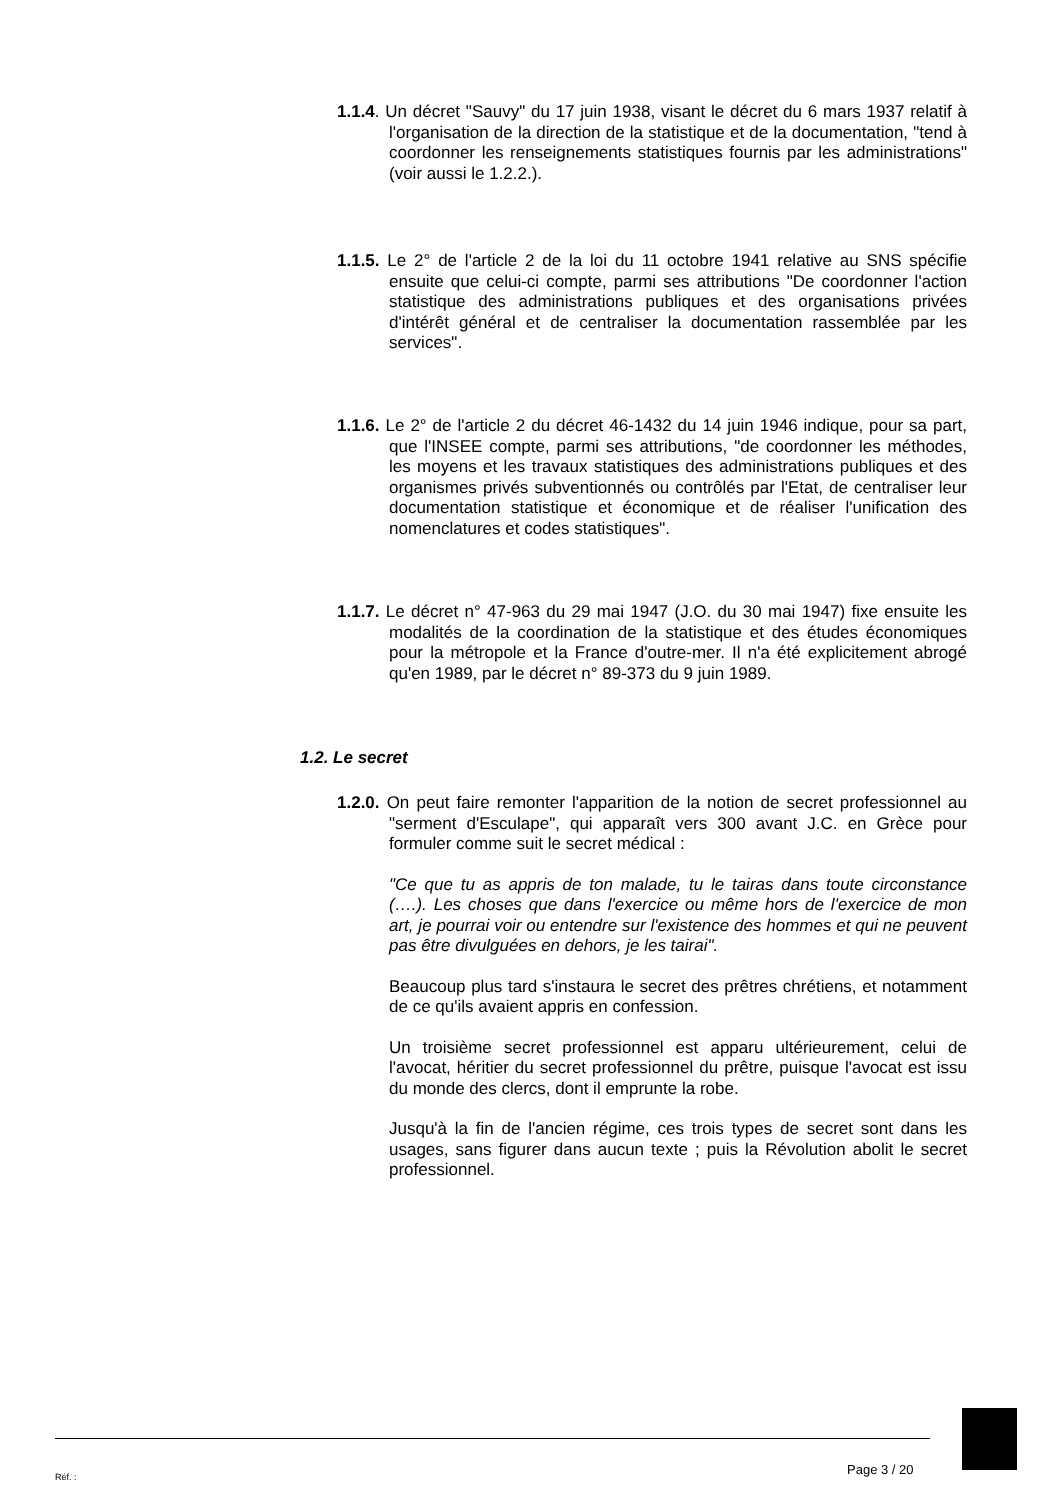1.1.4. Un décret "Sauvy" du 17 juin 1938, visant le décret du 6 mars 1937 relatif à l'organisation de la direction de la statistique et de la documentation, "tend à coordonner les renseignements statistiques fournis par les administrations" (voir aussi le 1.2.2.).
1.1.5. Le 2° de l'article 2 de la loi du 11 octobre 1941 relative au SNS spécifie ensuite que celui-ci compte, parmi ses attributions "De coordonner l'action statistique des administrations publiques et des organisations privées d'intérêt général et de centraliser la documentation rassemblée par les services".
1.1.6. Le 2° de l'article 2 du décret 46-1432 du 14 juin 1946 indique, pour sa part, que l'INSEE compte, parmi ses attributions, "de coordonner les méthodes, les moyens et les travaux statistiques des administrations publiques et des organismes privés subventionnés ou contrôlés par l'Etat, de centraliser leur documentation statistique et économique et de réaliser l'unification des nomenclatures et codes statistiques".
1.1.7. Le décret n° 47-963 du 29 mai 1947 (J.O. du 30 mai 1947) fixe ensuite les modalités de la coordination de la statistique et des études économiques pour la métropole et la France d'outre-mer. Il n'a été explicitement abrogé qu'en 1989, par le décret n° 89-373 du 9 juin 1989.
1.2. Le secret
1.2.0. On peut faire remonter l'apparition de la notion de secret professionnel au "serment d'Esculape", qui apparaît vers 300 avant J.C. en Grèce pour formuler comme suit le secret médical :
"Ce que tu as appris de ton malade, tu le tairas dans toute circonstance (….). Les choses que dans l'exercice ou même hors de l'exercice de mon art, je pourrai voir ou entendre sur l'existence des hommes et qui ne peuvent pas être divulguées en dehors, je les tairai".
Beaucoup plus tard s'instaura le secret des prêtres chrétiens, et notamment de ce qu'ils avaient appris en confession.
Un troisième secret professionnel est apparu ultérieurement, celui de l'avocat, héritier du secret professionnel du prêtre, puisque l'avocat est issu du monde des clercs, dont il emprunte la robe.
Jusqu'à la fin de l'ancien régime, ces trois types de secret sont dans les usages, sans figurer dans aucun texte ; puis la Révolution abolit le secret professionnel.
Réf. : Page 3 / 20